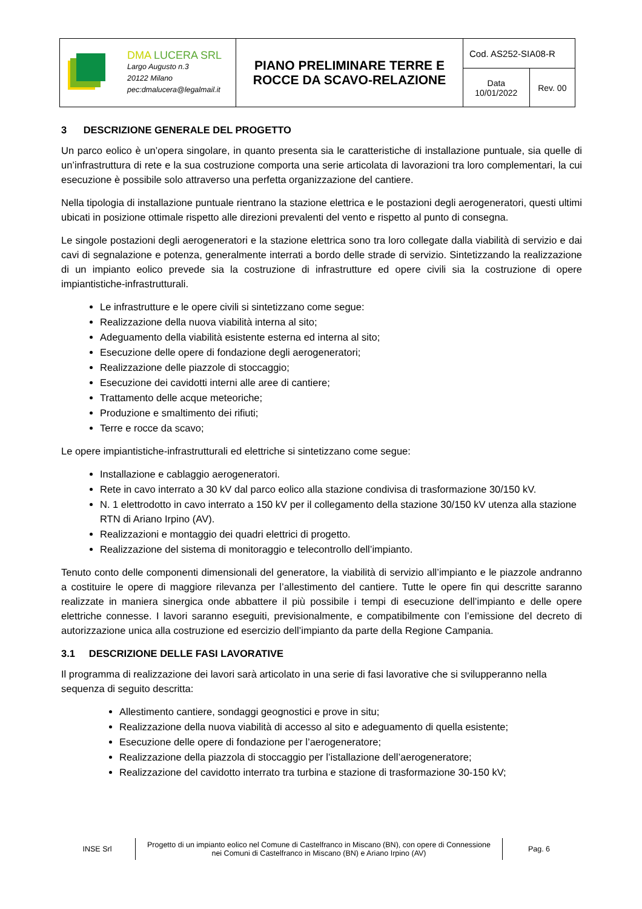| DMA LUCERA SRL Largo Augusto n.3 20122 Milano pec:dmalucera@legalmail.it | PIANO PRELIMINARE TERRE E ROCCE DA SCAVO-RELAZIONE | Cod. AS252-SIA08-R | |
| | | Data 10/01/2022 | Rev. 00 |
3 DESCRIZIONE GENERALE DEL PROGETTO
Un parco eolico è un’opera singolare, in quanto presenta sia le caratteristiche di installazione puntuale, sia quelle di un’infrastruttura di rete e la sua costruzione comporta una serie articolata di lavorazioni tra loro complementari, la cui esecuzione è possibile solo attraverso una perfetta organizzazione del cantiere.
Nella tipologia di installazione puntuale rientrano la stazione elettrica e le postazioni degli aerogeneratori, questi ultimi ubicati in posizione ottimale rispetto alle direzioni prevalenti del vento e rispetto al punto di consegna.
Le singole postazioni degli aerogeneratori e la stazione elettrica sono tra loro collegate dalla viabilità di servizio e dai cavi di segnalazione e potenza, generalmente interrati a bordo delle strade di servizio. Sintetizzando la realizzazione di un impianto eolico prevede sia la costruzione di infrastrutture ed opere civili sia la costruzione di opere impiantistiche-infrastrutturali.
Le infrastrutture e le opere civili si sintetizzano come segue:
Realizzazione della nuova viabilità interna al sito;
Adeguamento della viabilità esistente esterna ed interna al sito;
Esecuzione delle opere di fondazione degli aerogeneratori;
Realizzazione delle piazzole di stoccaggio;
Esecuzione dei cavidotti interni alle aree di cantiere;
Trattamento delle acque meteoriche;
Produzione e smaltimento dei rifiuti;
Terre e rocce da scavo;
Le opere impiantistiche-infrastrutturali ed elettriche si sintetizzano come segue:
Installazione e cablaggio aerogeneratori.
Rete in cavo interrato a 30 kV dal parco eolico alla stazione condivisa di trasformazione 30/150 kV.
N. 1 elettrodotto in cavo interrato a 150 kV per il collegamento della stazione 30/150 kV utenza alla stazione RTN di Ariano Irpino (AV).
Realizzazioni e montaggio dei quadri elettrici di progetto.
Realizzazione del sistema di monitoraggio e telecontrollo dell’impianto.
Tenuto conto delle componenti dimensionali del generatore, la viabilità di servizio all’impianto e le piazzole andranno a costituire le opere di maggiore rilevanza per l’allestimento del cantiere. Tutte le opere fin qui descritte saranno realizzate in maniera sinergica onde abbattere il più possibile i tempi di esecuzione dell’impianto e delle opere elettriche connesse. I lavori saranno eseguiti, previsionalmente, e compatibilmente con l’emissione del decreto di autorizzazione unica alla costruzione ed esercizio dell’impianto da parte della Regione Campania.
3.1 DESCRIZIONE DELLE FASI LAVORATIVE
Il programma di realizzazione dei lavori sarà articolato in una serie di fasi lavorative che si svilupperanno nella sequenza di seguito descritta:
Allestimento cantiere, sondaggi geognostici e prove in situ;
Realizzazione della nuova viabilità di accesso al sito e adeguamento di quella esistente;
Esecuzione delle opere di fondazione per l’aerogeneratore;
Realizzazione della piazzola di stoccaggio per l’istallazione dell’aerogeneratore;
Realizzazione del cavidotto interrato tra turbina e stazione di trasformazione 30-150 kV;
| INSE Srl | Progetto di un impianto eolico nel Comune di Castelfranco in Miscano (BN), con opere di Connessione nei Comuni di Castelfranco in Miscano (BN) e Ariano Irpino (AV) | Pag. 6 |